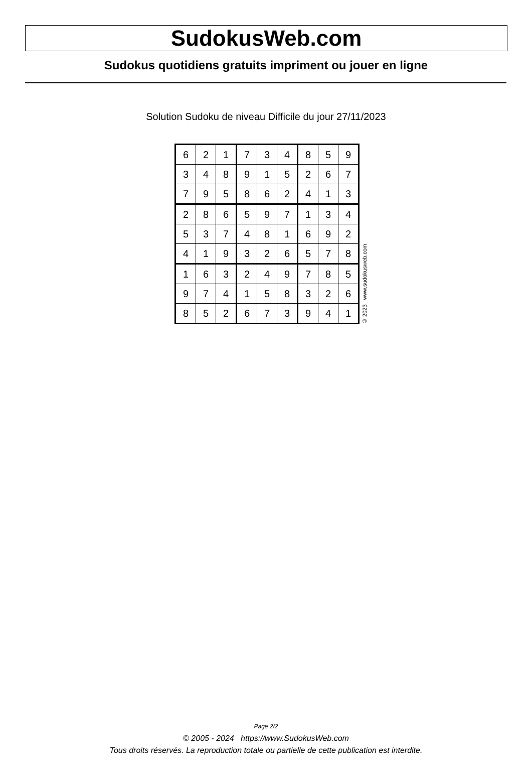SudokusWeb.com
Sudokus quotidiens gratuits impriment ou jouer en ligne
Solution Sudoku de niveau Difficile du jour 27/11/2023
| 6 | 2 | 1 | 7 | 3 | 4 | 8 | 5 | 9 |
| 3 | 4 | 8 | 9 | 1 | 5 | 2 | 6 | 7 |
| 7 | 9 | 5 | 8 | 6 | 2 | 4 | 1 | 3 |
| 2 | 8 | 6 | 5 | 9 | 7 | 1 | 3 | 4 |
| 5 | 3 | 7 | 4 | 8 | 1 | 6 | 9 | 2 |
| 4 | 1 | 9 | 3 | 2 | 6 | 5 | 7 | 8 |
| 1 | 6 | 3 | 2 | 4 | 9 | 7 | 8 | 5 |
| 9 | 7 | 4 | 1 | 5 | 8 | 3 | 2 | 6 |
| 8 | 5 | 2 | 6 | 7 | 3 | 9 | 4 | 1 |
© 2023 www.sudokusweb.com
Page 2/2
© 2005 - 2024 https://www.SudokusWeb.com
Tous droits réservés. La reproduction totale ou partielle de cette publication est interdite.